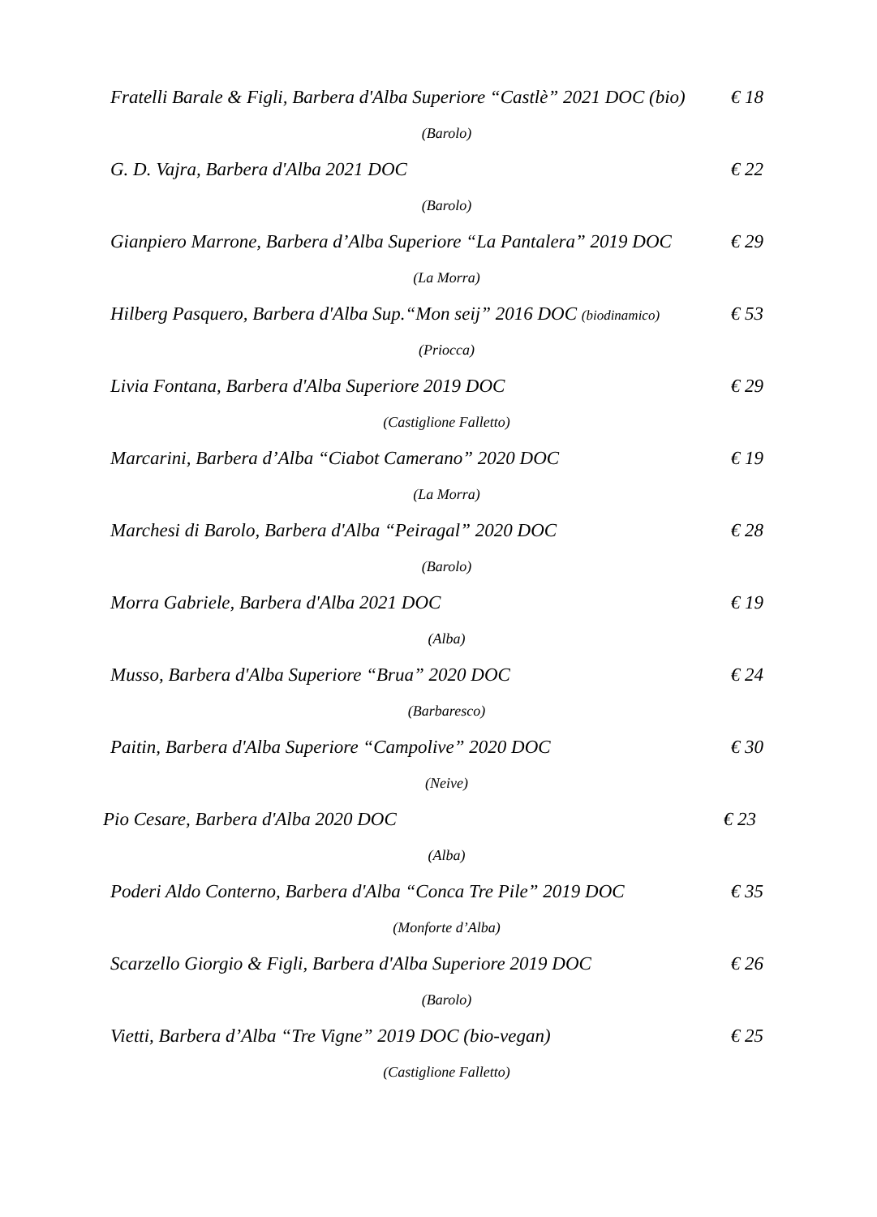Fratelli Barale & Figli, Barbera d'Alba Superiore “Castlè” 2021 DOC (bio) € 18
(Barolo)
G. D. Vajra, Barbera d'Alba 2021 DOC € 22
(Barolo)
Gianpiero Marrone, Barbera d’Alba Superiore “La Pantalera” 2019 DOC € 29
(La Morra)
Hilberg Pasquero, Barbera d'Alba Sup.“Mon seij” 2016 DOC (biodinamico) € 53
(Priocca)
Livia Fontana, Barbera d'Alba Superiore 2019 DOC € 29
(Castiglione Falletto)
Marcarini, Barbera d’Alba “Ciabot Camerano” 2020 DOC € 19
(La Morra)
Marchesi di Barolo, Barbera d'Alba “Peiragal” 2020 DOC € 28
(Barolo)
Morra Gabriele, Barbera d'Alba 2021 DOC € 19
(Alba)
Musso, Barbera d'Alba Superiore “Brua” 2020 DOC € 24
(Barbaresco)
Paitin, Barbera d'Alba Superiore “Campolive” 2020 DOC € 30
(Neive)
Pio Cesare, Barbera d'Alba 2020 DOC € 23
(Alba)
Poderi Aldo Conterno, Barbera d'Alba “Conca Tre Pile” 2019 DOC € 35
(Monforte d’Alba)
Scarzello Giorgio & Figli, Barbera d'Alba Superiore 2019 DOC € 26
(Barolo)
Vietti, Barbera d’Alba “Tre Vigne” 2019 DOC (bio-vegan) € 25
(Castiglione Falletto)